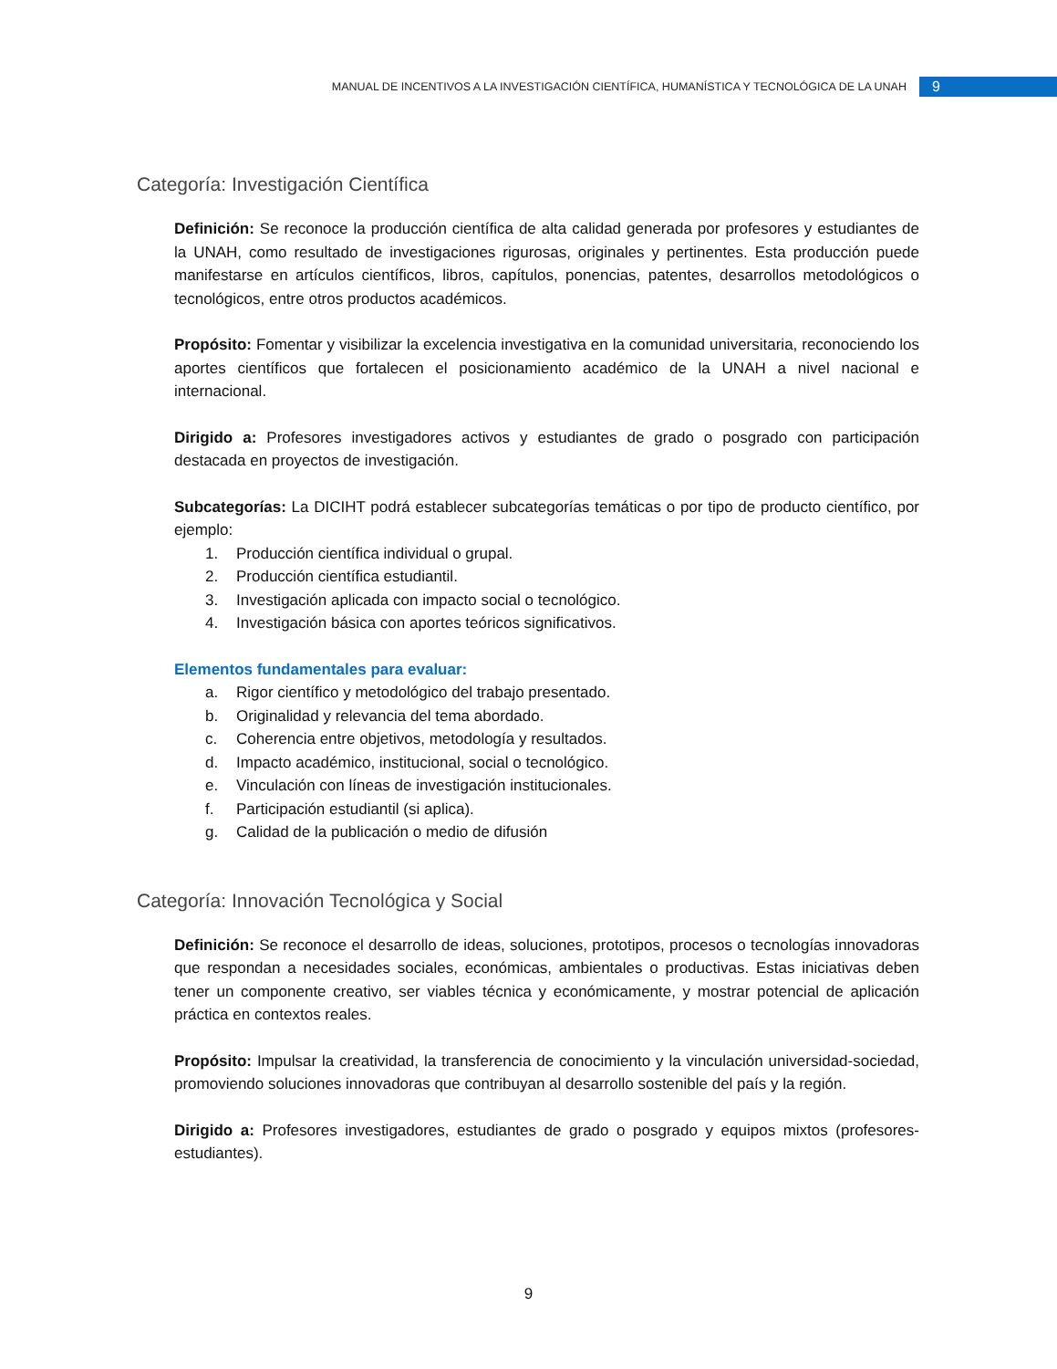MANUAL DE INCENTIVOS A LA INVESTIGACIÓN CIENTÍFICA, HUMANÍSTICA Y TECNOLÓGICA DE LA UNAH 9
Categoría: Investigación Científica
Definición: Se reconoce la producción científica de alta calidad generada por profesores y estudiantes de la UNAH, como resultado de investigaciones rigurosas, originales y pertinentes. Esta producción puede manifestarse en artículos científicos, libros, capítulos, ponencias, patentes, desarrollos metodológicos o tecnológicos, entre otros productos académicos.
Propósito: Fomentar y visibilizar la excelencia investigativa en la comunidad universitaria, reconociendo los aportes científicos que fortalecen el posicionamiento académico de la UNAH a nivel nacional e internacional.
Dirigido a: Profesores investigadores activos y estudiantes de grado o posgrado con participación destacada en proyectos de investigación.
Subcategorías: La DICIHT podrá establecer subcategorías temáticas o por tipo de producto científico, por ejemplo:
1. Producción científica individual o grupal.
2. Producción científica estudiantil.
3. Investigación aplicada con impacto social o tecnológico.
4. Investigación básica con aportes teóricos significativos.
Elementos fundamentales para evaluar:
a. Rigor científico y metodológico del trabajo presentado.
b. Originalidad y relevancia del tema abordado.
c. Coherencia entre objetivos, metodología y resultados.
d. Impacto académico, institucional, social o tecnológico.
e. Vinculación con líneas de investigación institucionales.
f. Participación estudiantil (si aplica).
g. Calidad de la publicación o medio de difusión
Categoría: Innovación Tecnológica y Social
Definición: Se reconoce el desarrollo de ideas, soluciones, prototipos, procesos o tecnologías innovadoras que respondan a necesidades sociales, económicas, ambientales o productivas. Estas iniciativas deben tener un componente creativo, ser viables técnica y económicamente, y mostrar potencial de aplicación práctica en contextos reales.
Propósito: Impulsar la creatividad, la transferencia de conocimiento y la vinculación universidad-sociedad, promoviendo soluciones innovadoras que contribuyan al desarrollo sostenible del país y la región.
Dirigido a: Profesores investigadores, estudiantes de grado o posgrado y equipos mixtos (profesores-estudiantes).
9